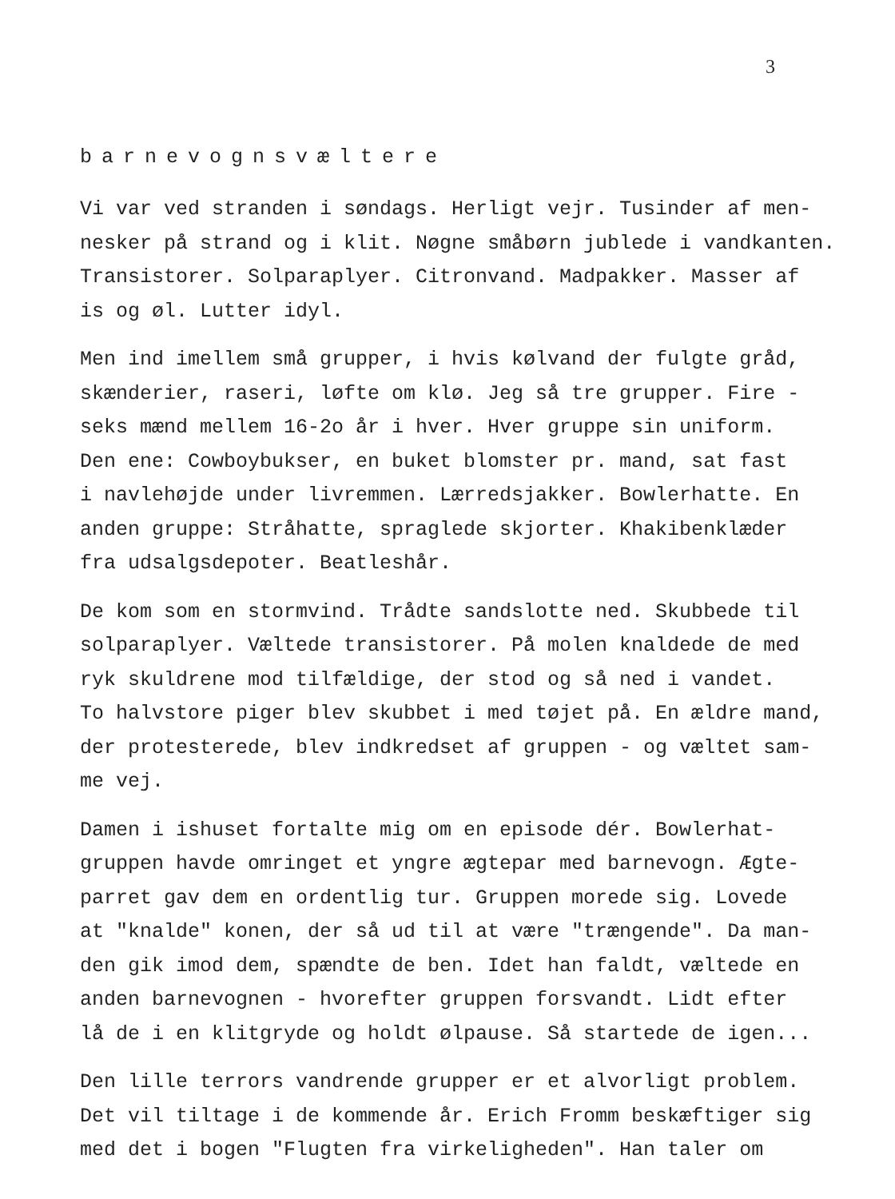3
barnevognsvæltere
Vi var ved stranden i søndags. Herligt vejr. Tusinder af men- nesker på strand og i klit. Nøgne småbørn jublede i vandkanten. Transistorer. Solparaplyer. Citronvand. Madpakker. Masser af is og øl. Lutter idyl.
Men ind imellem små grupper, i hvis kølvand der fulgte gråd, skænderier, raseri, løfte om klø. Jeg så tre grupper. Fire - seks mænd mellem 16-2o år i hver. Hver gruppe sin uniform. Den ene: Cowboybukser, en buket blomster pr. mand, sat fast i navlehøjde under livremmen. Lærredsjakker. Bowlerhatte. En anden gruppe: Stråhatte, spraglede skjorter. Khakibenklæder fra udsalgsdepoter. Beatleshår.
De kom som en stormvind. Trådte sandslotte ned. Skubbede til solparaplyer. Væltede transistorer. På molen knaldede de med ryk skuldrene mod tilfældige, der stod og så ned i vandet. To halvstore piger blev skubbet i med tøjet på. En ældre mand, der protesterede, blev indkredset af gruppen - og væltet sam- me vej.
Damen i ishuset fortalte mig om en episode dér. Bowlerhat- gruppen havde omringet et yngre ægtepar med barnevogn. Ægte- parret gav dem en ordentlig tur. Gruppen morede sig. Lovede at "knalde" konen, der så ud til at være "trængende". Da man- den gik imod dem, spændte de ben. Idet han faldt, væltede en anden barnevognen - hvorefter gruppen forsvandt. Lidt efter lå de i en klitgryde og holdt ølpause. Så startede de igen...
Den lille terrors vandrende grupper er et alvorligt problem. Det vil tiltage i de kommende år. Erich Fromm beskæftiger sig med det i bogen "Flugten fra virkeligheden". Han taler om